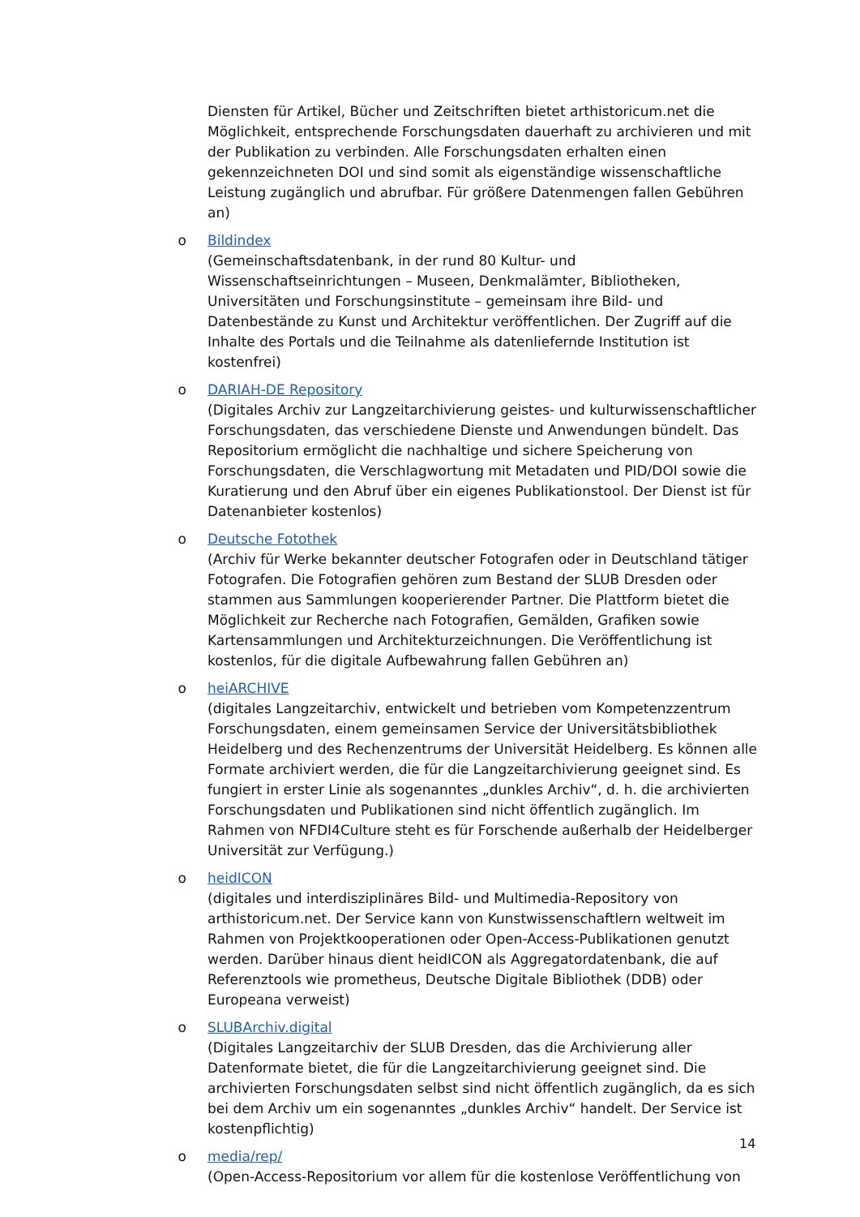Diensten für Artikel, Bücher und Zeitschriften bietet arthistoricum.net die Möglichkeit, entsprechende Forschungsdaten dauerhaft zu archivieren und mit der Publikation zu verbinden. Alle Forschungsdaten erhalten einen gekennzeichneten DOI und sind somit als eigenständige wissenschaftliche Leistung zugänglich und abrufbar. Für größere Datenmengen fallen Gebühren an)
o Bildindex
(Gemeinschaftsdatenbank, in der rund 80 Kultur- und Wissenschaftseinrichtungen – Museen, Denkmalämter, Bibliotheken, Universitäten und Forschungsinstitute – gemeinsam ihre Bild- und Datenbestände zu Kunst und Architektur veröffentlichen. Der Zugriff auf die Inhalte des Portals und die Teilnahme als datenliefernde Institution ist kostenfrei)
o DARIAH-DE Repository
(Digitales Archiv zur Langzeitarchivierung geistes- und kulturwissenschaftlicher Forschungsdaten, das verschiedene Dienste und Anwendungen bündelt. Das Repositorium ermöglicht die nachhaltige und sichere Speicherung von Forschungsdaten, die Verschlagwortung mit Metadaten und PID/DOI sowie die Kuratierung und den Abruf über ein eigenes Publikationstool. Der Dienst ist für Datenanbieter kostenlos)
o Deutsche Fotothek
(Archiv für Werke bekannter deutscher Fotografen oder in Deutschland tätiger Fotografen. Die Fotografien gehören zum Bestand der SLUB Dresden oder stammen aus Sammlungen kooperierender Partner. Die Plattform bietet die Möglichkeit zur Recherche nach Fotografien, Gemälden, Grafiken sowie Kartensammlungen und Architekturzeichnungen. Die Veröffentlichung ist kostenlos, für die digitale Aufbewahrung fallen Gebühren an)
o heiARCHIVE
(digitales Langzeitarchiv, entwickelt und betrieben vom Kompetenzzentrum Forschungsdaten, einem gemeinsamen Service der Universitätsbibliothek Heidelberg und des Rechenzentrums der Universität Heidelberg. Es können alle Formate archiviert werden, die für die Langzeitarchivierung geeignet sind. Es fungiert in erster Linie als sogenanntes „dunkles Archiv“, d. h. die archivierten Forschungsdaten und Publikationen sind nicht öffentlich zugänglich. Im Rahmen von NFDI4Culture steht es für Forschende außerhalb der Heidelberger Universität zur Verfügung.)
o heidICON
(digitales und interdisziplinäres Bild- und Multimedia-Repository von arthistoricum.net. Der Service kann von Kunstwissenschaftlern weltweit im Rahmen von Projektkooperationen oder Open-Access-Publikationen genutzt werden. Darüber hinaus dient heidICON als Aggregatordatenbank, die auf Referenztools wie prometheus, Deutsche Digitale Bibliothek (DDB) oder Europeana verweist)
o SLUBArchiv.digital
(Digitales Langzeitarchiv der SLUB Dresden, das die Archivierung aller Datenformate bietet, die für die Langzeitarchivierung geeignet sind. Die archivierten Forschungsdaten selbst sind nicht öffentlich zugänglich, da es sich bei dem Archiv um ein sogenanntes „dunkles Archiv“ handelt. Der Service ist kostenpflichtig)
o media/rep/
(Open-Access-Repositorium vor allem für die kostenlose Veröffentlichung von
14